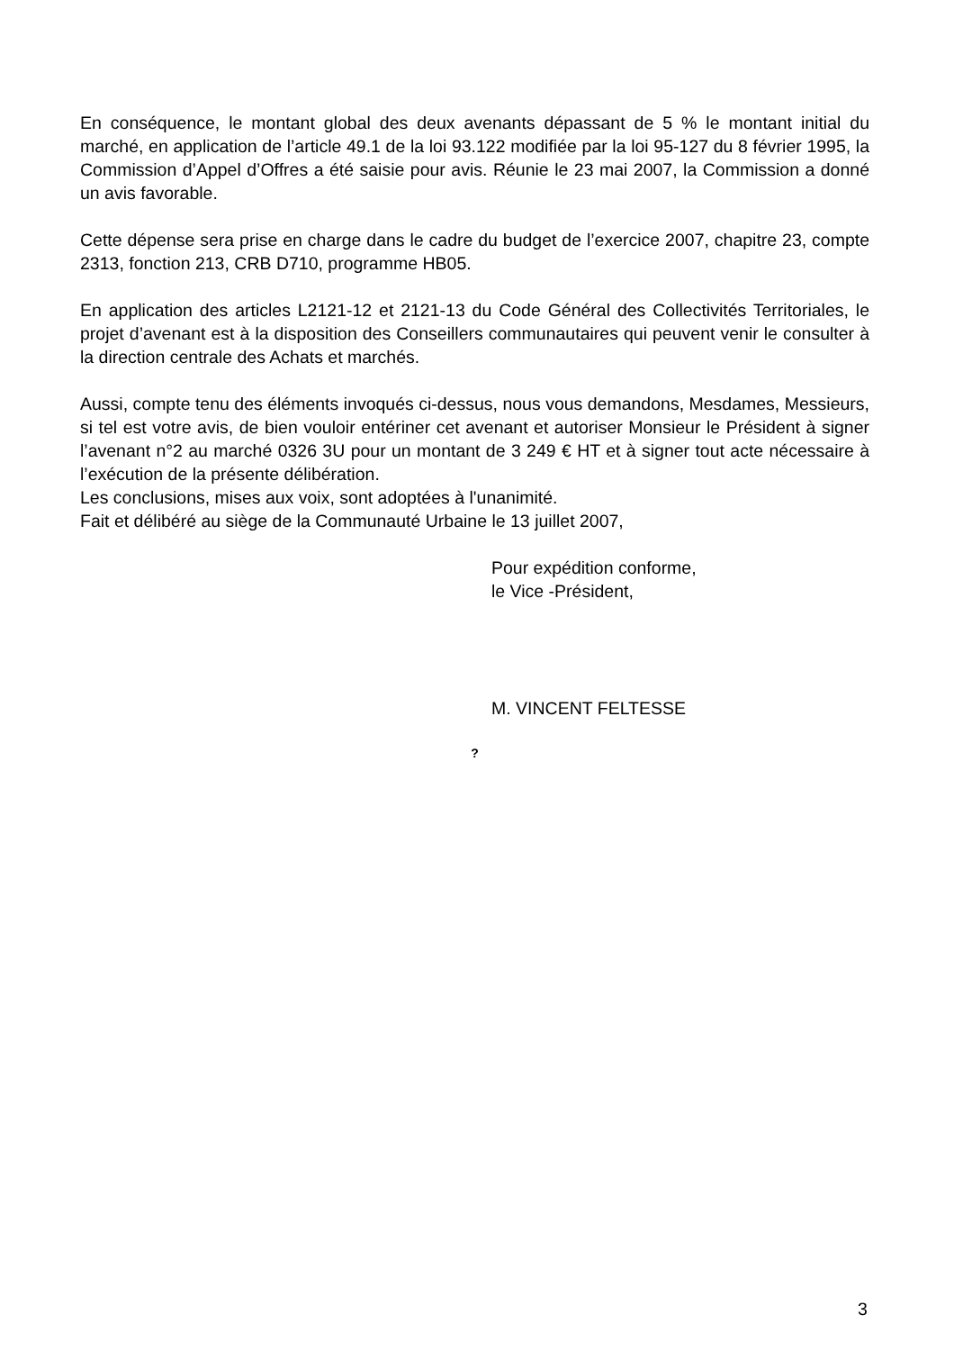En conséquence, le montant global des deux avenants dépassant de 5 % le montant initial du marché, en application de l’article 49.1 de la loi 93.122 modifiée par la loi 95-127 du 8 février 1995, la Commission d’Appel d’Offres a été saisie pour avis. Réunie le 23 mai 2007, la Commission a donné un avis favorable.
Cette dépense sera prise en charge dans le cadre du budget de l’exercice 2007, chapitre 23, compte 2313, fonction 213, CRB D710, programme HB05.
En application des articles L2121-12 et 2121-13 du Code Général des Collectivités Territoriales, le projet d’avenant est à la disposition des Conseillers communautaires qui peuvent venir le consulter à la direction centrale des Achats et marchés.
Aussi, compte tenu des éléments invoqués ci-dessus, nous vous demandons, Mesdames, Messieurs, si tel est votre avis, de bien vouloir entériner cet avenant et autoriser Monsieur le Président à signer l’avenant n°2 au marché 0326 3U pour un montant de 3 249 € HT et à signer tout acte nécessaire à l’exécution de la présente délibération.
Les conclusions, mises aux voix, sont adoptées à l'unanimité.
Fait et délibéré au siège de la Communauté Urbaine le 13 juillet 2007,
Pour expédition conforme,
le Vice -Président,
M. VINCENT FELTESSE
?
3